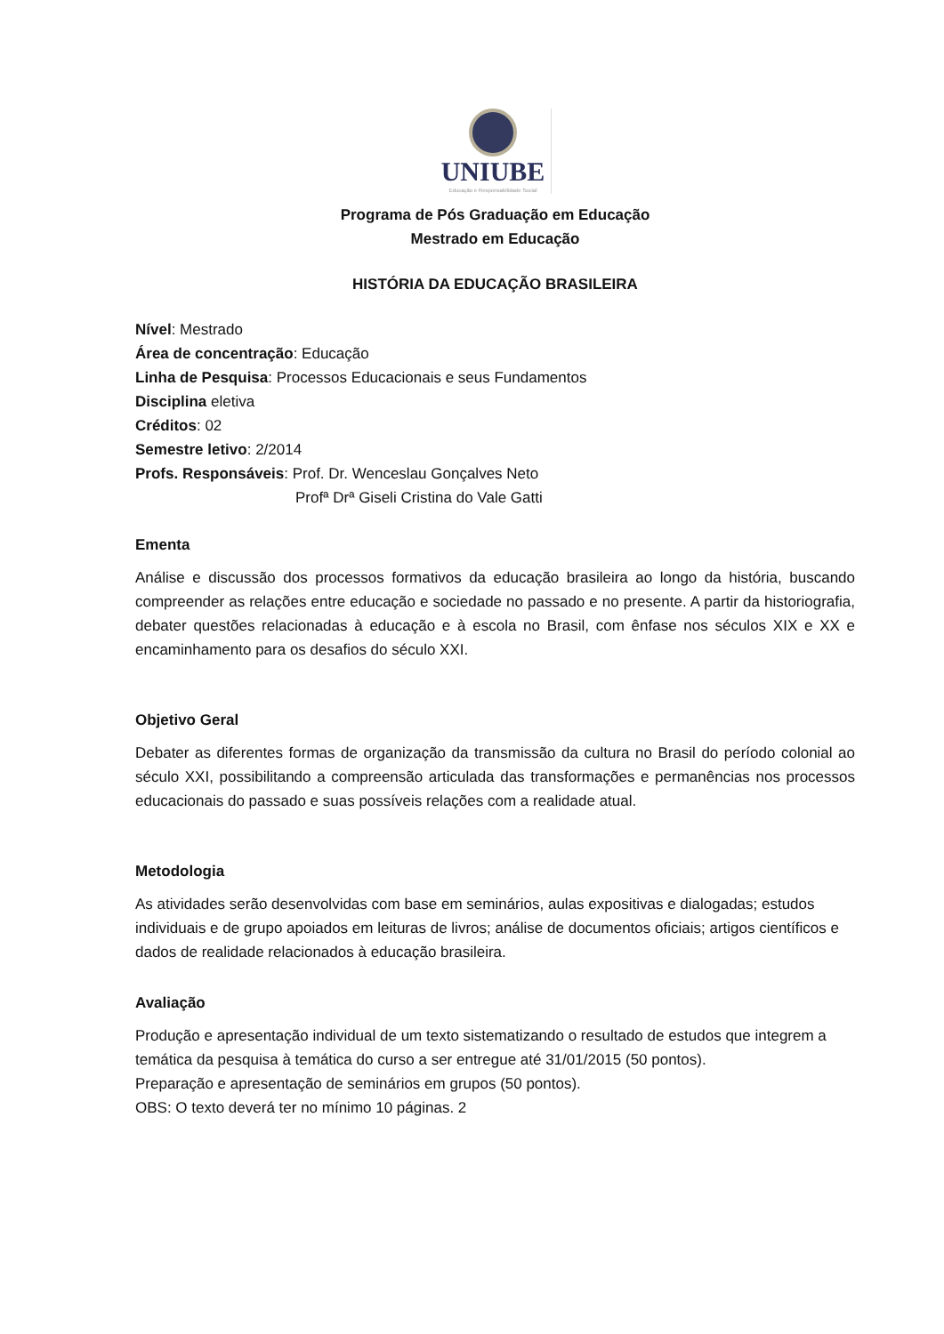UNIUBE
Educação e Responsabilidade Social
Programa de Pós Graduação em Educação
Mestrado em Educação
HISTÓRIA DA EDUCAÇÃO BRASILEIRA
Nível: Mestrado
Área de concentração: Educação
Linha de Pesquisa: Processos Educacionais e seus Fundamentos
Disciplina eletiva
Créditos: 02
Semestre letivo: 2/2014
Profs. Responsáveis: Prof. Dr. Wenceslau Gonçalves Neto
Profª Drª Giseli Cristina do Vale Gatti
Ementa
Análise e discussão dos processos formativos da educação brasileira ao longo da história, buscando compreender as relações entre educação e sociedade no passado e no presente. A partir da historiografia, debater questões relacionadas à educação e à escola no Brasil, com ênfase nos séculos XIX e XX e encaminhamento para os desafios do século XXI.
Objetivo Geral
Debater as diferentes formas de organização da transmissão da cultura no Brasil do período colonial ao século XXI, possibilitando a compreensão articulada das transformações e permanências nos processos educacionais do passado e suas possíveis relações com a realidade atual.
Metodologia
As atividades serão desenvolvidas com base em seminários, aulas expositivas e dialogadas; estudos individuais e de grupo apoiados em leituras de livros; análise de documentos oficiais; artigos científicos e dados de realidade relacionados à educação brasileira.
Avaliação
Produção e apresentação individual de um texto sistematizando o resultado de estudos que integrem a temática da pesquisa à temática do curso a ser entregue até 31/01/2015 (50 pontos).
Preparação e apresentação de seminários em grupos (50 pontos).
OBS: O texto deverá ter no mínimo 10 páginas. 2